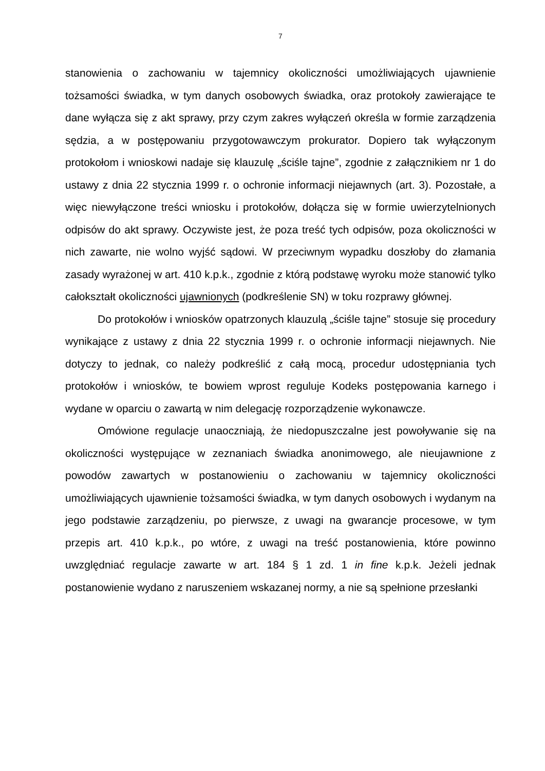7
stanowienia o zachowaniu w tajemnicy okoliczności umożliwiających ujawnienie tożsamości świadka, w tym danych osobowych świadka, oraz protokoły zawierające te dane wyłącza się z akt sprawy, przy czym zakres wyłączeń określa w formie zarządzenia sędzia, a w postępowaniu przygotowawczym prokurator. Dopiero tak wyłączonym protokołom i wnioskowi nadaje się klauzulę „ściśle tajne”, zgodnie z załącznikiem nr 1 do ustawy z dnia 22 stycznia 1999 r. o ochronie informacji niejawnych (art. 3). Pozostałe, a więc niewyłączone treści wniosku i protokołów, dołącza się w formie uwierzytelnionych odpisów do akt sprawy. Oczywiste jest, że poza treść tych odpisów, poza okoliczności w nich zawarte, nie wolno wyjść sądowi. W przeciwnym wypadku doszłoby do złamania zasady wyrażonej w art. 410 k.p.k., zgodnie z którą podstawę wyroku może stanowić tylko całokształt okoliczności ujawnionych (podkreślenie SN) w toku rozprawy głównej.
Do protokołów i wniosków opatrzonych klauzulą „ściśle tajne” stosuje się procedury wynikające z ustawy z dnia 22 stycznia 1999 r. o ochronie informacji niejawnych. Nie dotyczy to jednak, co należy podkreślić z całą mocą, procedur udostępniania tych protokołów i wniosków, te bowiem wprost reguluje Kodeks postępowania karnego i wydane w oparciu o zawartą w nim delegację rozporządzenie wykonawcze.
Omówione regulacje unaoczniają, że niedopuszczalne jest powoływanie się na okoliczności występujące w zeznaniach świadka anonimowego, ale nieujawnione z powodów zawartych w postanowieniu o zachowaniu w tajemnicy okoliczności umożliwiających ujawnienie tożsamości świadka, w tym danych osobowych i wydanym na jego podstawie zarządzeniu, po pierwsze, z uwagi na gwarancje procesowe, w tym przepis art. 410 k.p.k., po wtóre, z uwagi na treść postanowienia, które powinno uwzględniać regulacje zawarte w art. 184 § 1 zd. 1 in fine k.p.k. Jeżeli jednak postanowienie wydano z naruszeniem wskazanej normy, a nie są spełnione przesłanki